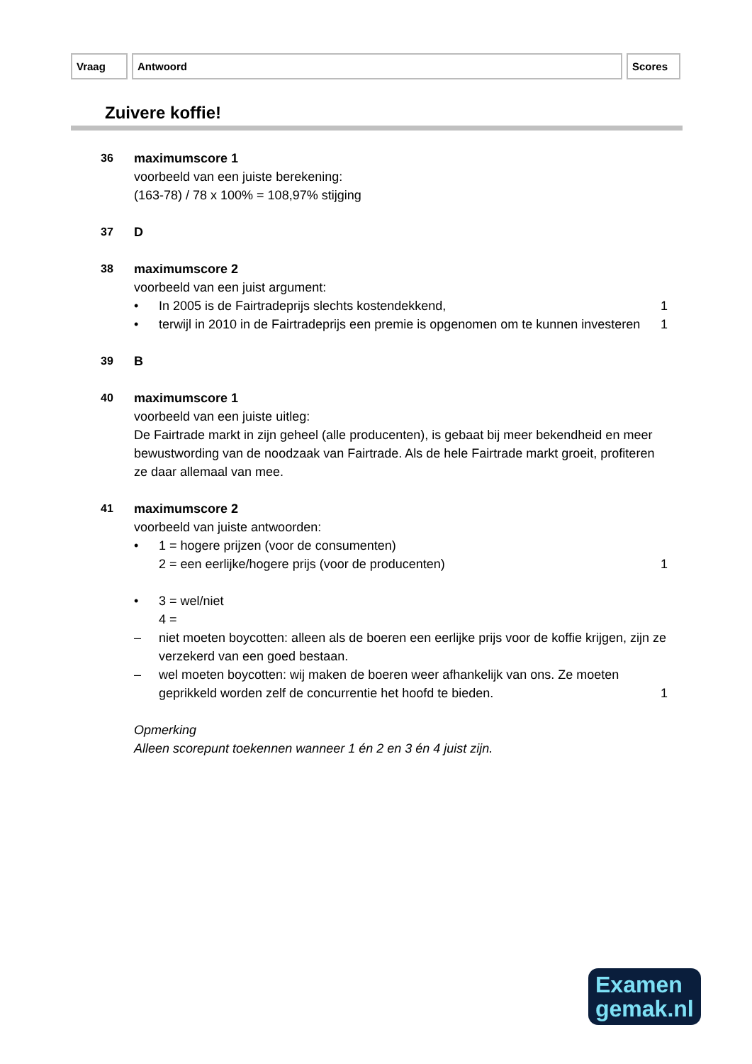Vraag Antwoord Scores
Zuivere koffie!
36 maximumscore 1
voorbeeld van een juiste berekening:
(163-78) / 78 x 100% = 108,97% stijging
37 D
38 maximumscore 2
voorbeeld van een juist argument:
• In 2005 is de Fairtradeprijs slechts kostendekkend,
1
• terwijl in 2010 in de Fairtradeprijs een premie is opgenomen om te kunnen investeren
1
39 B
40 maximumscore 1
voorbeeld van een juiste uitleg:
De Fairtrade markt in zijn geheel (alle producenten), is gebaat bij meer bekendheid en meer bewustwording van de noodzaak van Fairtrade. Als de hele Fairtrade markt groeit, profiteren ze daar allemaal van mee.
41 maximumscore 2
voorbeeld van juiste antwoorden:
• 1 = hogere prijzen (voor de consumenten)
2 = een eerlijke/hogere prijs (voor de producenten)
1
• 3 = wel/niet
4 =
– niet moeten boycotten: alleen als de boeren een eerlijke prijs voor de koffie krijgen, zijn ze verzekerd van een goed bestaan.
– wel moeten boycotten: wij maken de boeren weer afhankelijk van ons. Ze moeten geprikkeld worden zelf de concurrentie het hoofd te bieden.
1
Opmerking
Alleen scorepunt toekennen wanneer 1 én 2 en 3 én 4 juist zijn.
Examen
gemak.nl